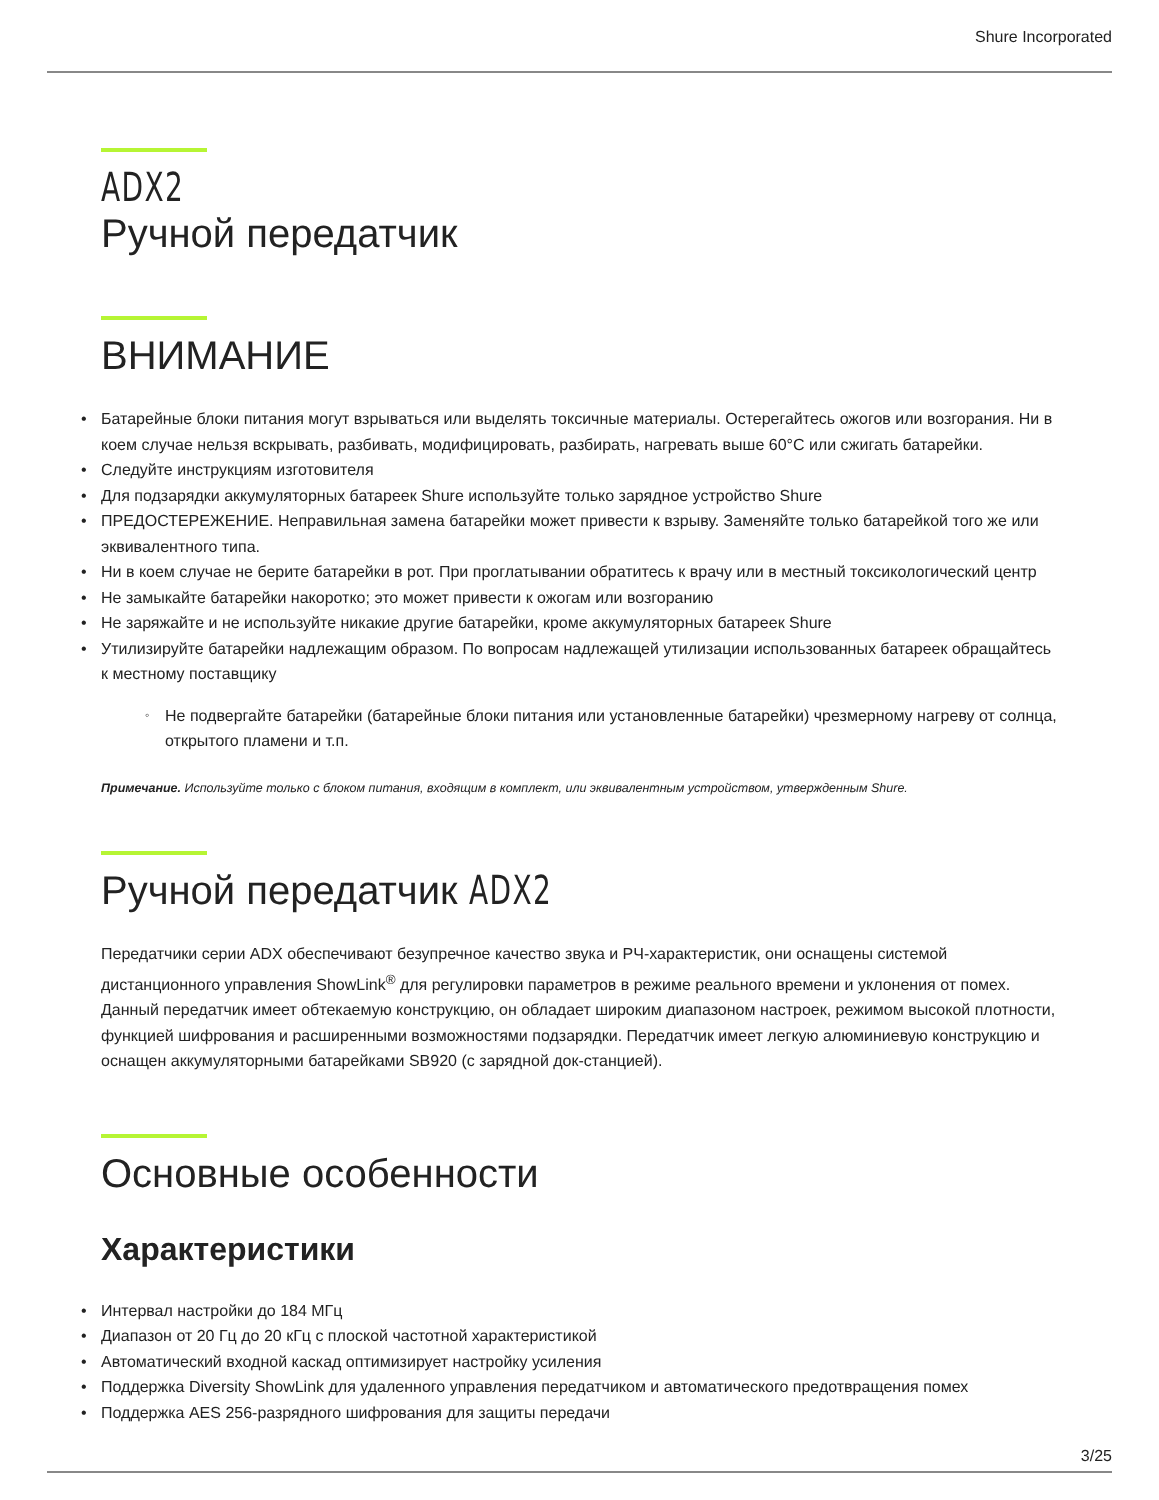Shure Incorporated
ADX2
Ручной передатчик
ВНИМАНИЕ
Батарейные блоки питания могут взрываться или выделять токсичные материалы. Остерегайтесь ожогов или возгорания. Ни в коем случае нельзя вскрывать, разбивать, модифицировать, разбирать, нагревать выше 60°C или сжигать батарейки.
Следуйте инструкциям изготовителя
Для подзарядки аккумуляторных батареек Shure используйте только зарядное устройство Shure
ПРЕДОСТЕРЕЖЕНИЕ. Неправильная замена батарейки может привести к взрыву. Заменяйте только батарейкой того же или эквивалентного типа.
Ни в коем случае не берите батарейки в рот. При проглатывании обратитесь к врачу или в местный токсикологический центр
Не замыкайте батарейки накоротко; это может привести к ожогам или возгоранию
Не заряжайте и не используйте никакие другие батарейки, кроме аккумуляторных батареек Shure
Утилизируйте батарейки надлежащим образом. По вопросам надлежащей утилизации использованных батареек обращайтесь к местному поставщику
Не подвергайте батарейки (батарейные блоки питания или установленные батарейки) чрезмерному нагреву от солнца, открытого пламени и т.п.
Примечание. Используйте только с блоком питания, входящим в комплект, или эквивалентным устройством, утвержденным Shure.
Ручной передатчик ADX2
Передатчики серии ADX обеспечивают безупречное качество звука и РЧ-характеристик, они оснащены системой дистанционного управления ShowLink<sup>®</sup> для регулировки параметров в режиме реального времени и уклонения от помех. Данный передатчик имеет обтекаемую конструкцию, он обладает широким диапазоном настроек, режимом высокой плотности, функцией шифрования и расширенными возможностями подзарядки. Передатчик имеет легкую алюминиевую конструкцию и оснащен аккумуляторными батарейками SB920 (с зарядной док-станцией).
Основные особенности
Характеристики
Интервал настройки до 184 МГц
Диапазон от 20 Гц до 20 кГц с плоской частотной характеристикой
Автоматический входной каскад оптимизирует настройку усиления
Поддержка Diversity ShowLink для удаленного управления передатчиком и автоматического предотвращения помех
Поддержка AES 256-разрядного шифрования для защиты передачи
3/25